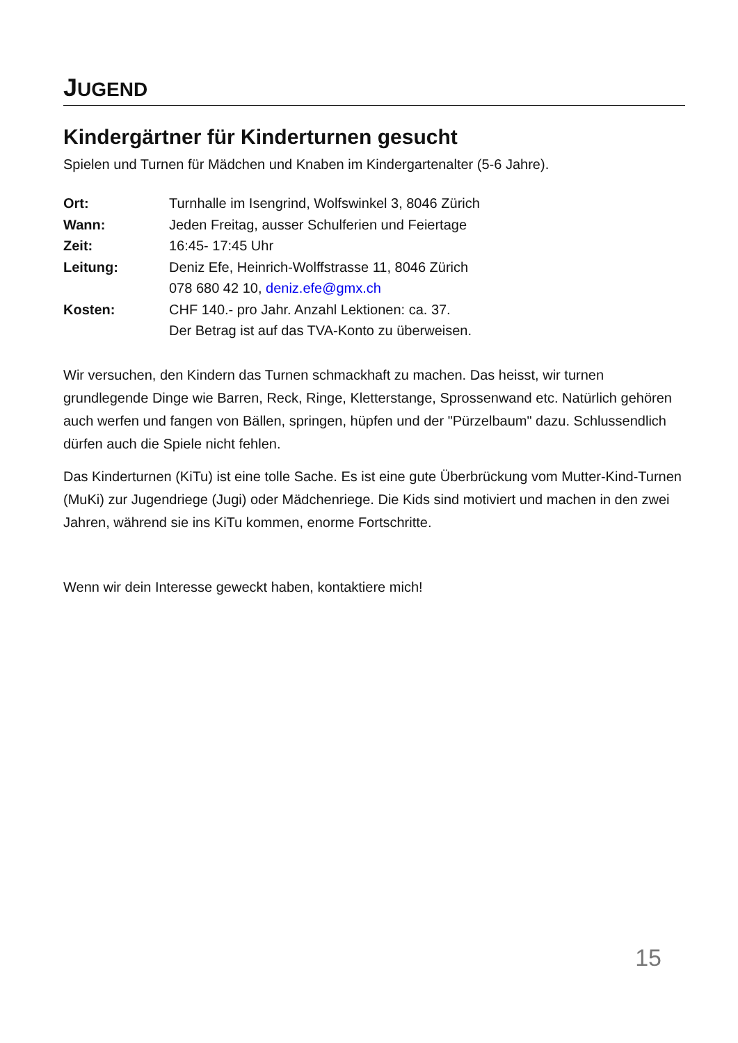JUGEND
Kindergärtner für Kinderturnen gesucht
Spielen und Turnen für Mädchen und Knaben im Kindergartenalter (5-6 Jahre).
| Ort: | Turnhalle im Isengrind, Wolfswinkel 3, 8046 Zürich |
| Wann: | Jeden Freitag, ausser Schulferien und Feiertage |
| Zeit: | 16:45- 17:45 Uhr |
| Leitung: | Deniz Efe, Heinrich-Wolffstrasse 11, 8046 Zürich 078 680 42 10, deniz.efe@gmx.ch |
| Kosten: | CHF 140.- pro Jahr. Anzahl Lektionen: ca. 37. Der Betrag ist auf das TVA-Konto zu überweisen. |
Wir versuchen, den Kindern das Turnen schmackhaft zu machen. Das heisst, wir turnen grundlegende Dinge wie Barren, Reck, Ringe, Kletterstange, Sprossenwand etc. Natürlich gehören auch werfen und fangen von Bällen, springen, hüpfen und der "Pürzelbaum" dazu. Schlussendlich dürfen auch die Spiele nicht fehlen.
Das Kinderturnen (KiTu) ist eine tolle Sache. Es ist eine gute Überbrückung vom Mutter-Kind-Turnen (MuKi) zur Jugendriege (Jugi) oder Mädchenriege. Die Kids sind motiviert und machen in den zwei Jahren, während sie ins KiTu kommen, enorme Fortschritte.
Wenn wir dein Interesse geweckt haben, kontaktiere mich!
15